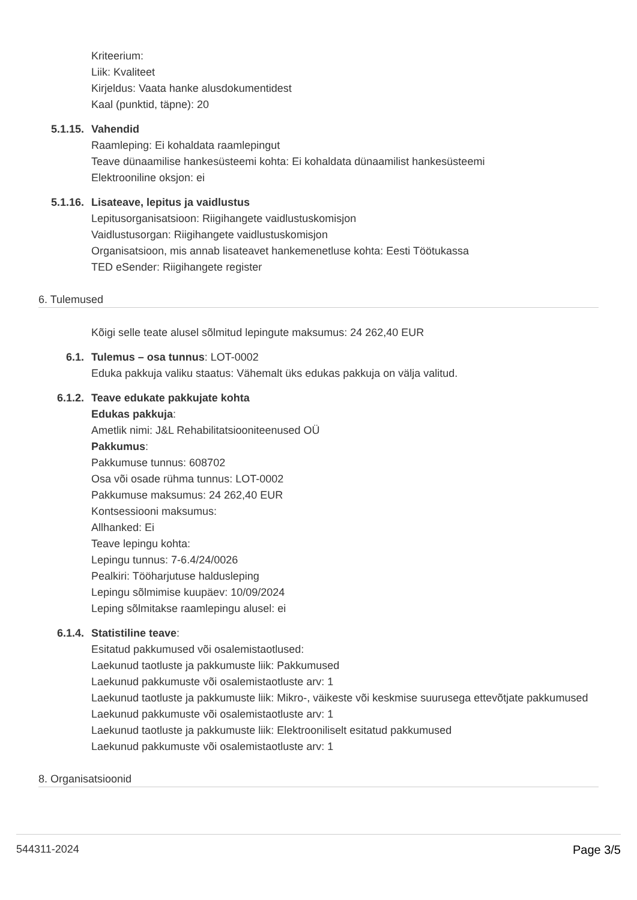Kriteerium:
Liik: Kvaliteet
Kirjeldus: Vaata hanke alusdokumentidest
Kaal (punktid, täpne): 20
5.1.15. Vahendid
Raamleping: Ei kohaldata raamlepingut
Teave dünaamilise hankesüsteemi kohta: Ei kohaldata dünaamilist hankesüsteemi
Elektrooniline oksjon: ei
5.1.16. Lisateave, lepitus ja vaidlustus
Lepitusorganisatsioon: Riigihangete vaidlustuskomisjon
Vaidlustusorgan: Riigihangete vaidlustuskomisjon
Organisatsioon, mis annab lisateavet hankemenetluse kohta: Eesti Töötukassa
TED eSender: Riigihangete register
6. Tulemused
Kõigi selle teate alusel sõlmitud lepingute maksumus: 24 262,40 EUR
6.1. Tulemus – osa tunnus: LOT-0002
Eduka pakkuja valiku staatus: Vähemalt üks edukas pakkuja on välja valitud.
6.1.2. Teave edukate pakkujate kohta
Edukas pakkuja:
Ametlik nimi: J&L Rehabilitatsiooniteenused OÜ
Pakkumus:
Pakkumuse tunnus: 608702
Osa või osade rühma tunnus: LOT-0002
Pakkumuse maksumus: 24 262,40 EUR
Kontsessiooni maksumus:
Allhanked: Ei
Teave lepingu kohta:
Lepingu tunnus: 7-6.4/24/0026
Pealkiri: Tööharjutuse haldusleping
Lepingu sõlmimise kuupäev: 10/09/2024
Leping sõlmitakse raamlepingu alusel: ei
6.1.4. Statistiline teave:
Esitatud pakkumused või osalemistaotlused:
Laekunud taotluste ja pakkumuste liik: Pakkumused
Laekunud pakkumuste või osalemistaotluste arv: 1
Laekunud taotluste ja pakkumuste liik: Mikro-, väikeste või keskmise suurusega ettevõtjate pakkumused
Laekunud pakkumuste või osalemistaotluste arv: 1
Laekunud taotluste ja pakkumuste liik: Elektrooniliselt esitatud pakkumused
Laekunud pakkumuste või osalemistaotluste arv: 1
8. Organisatsioonid
544311-2024 Page 3/5